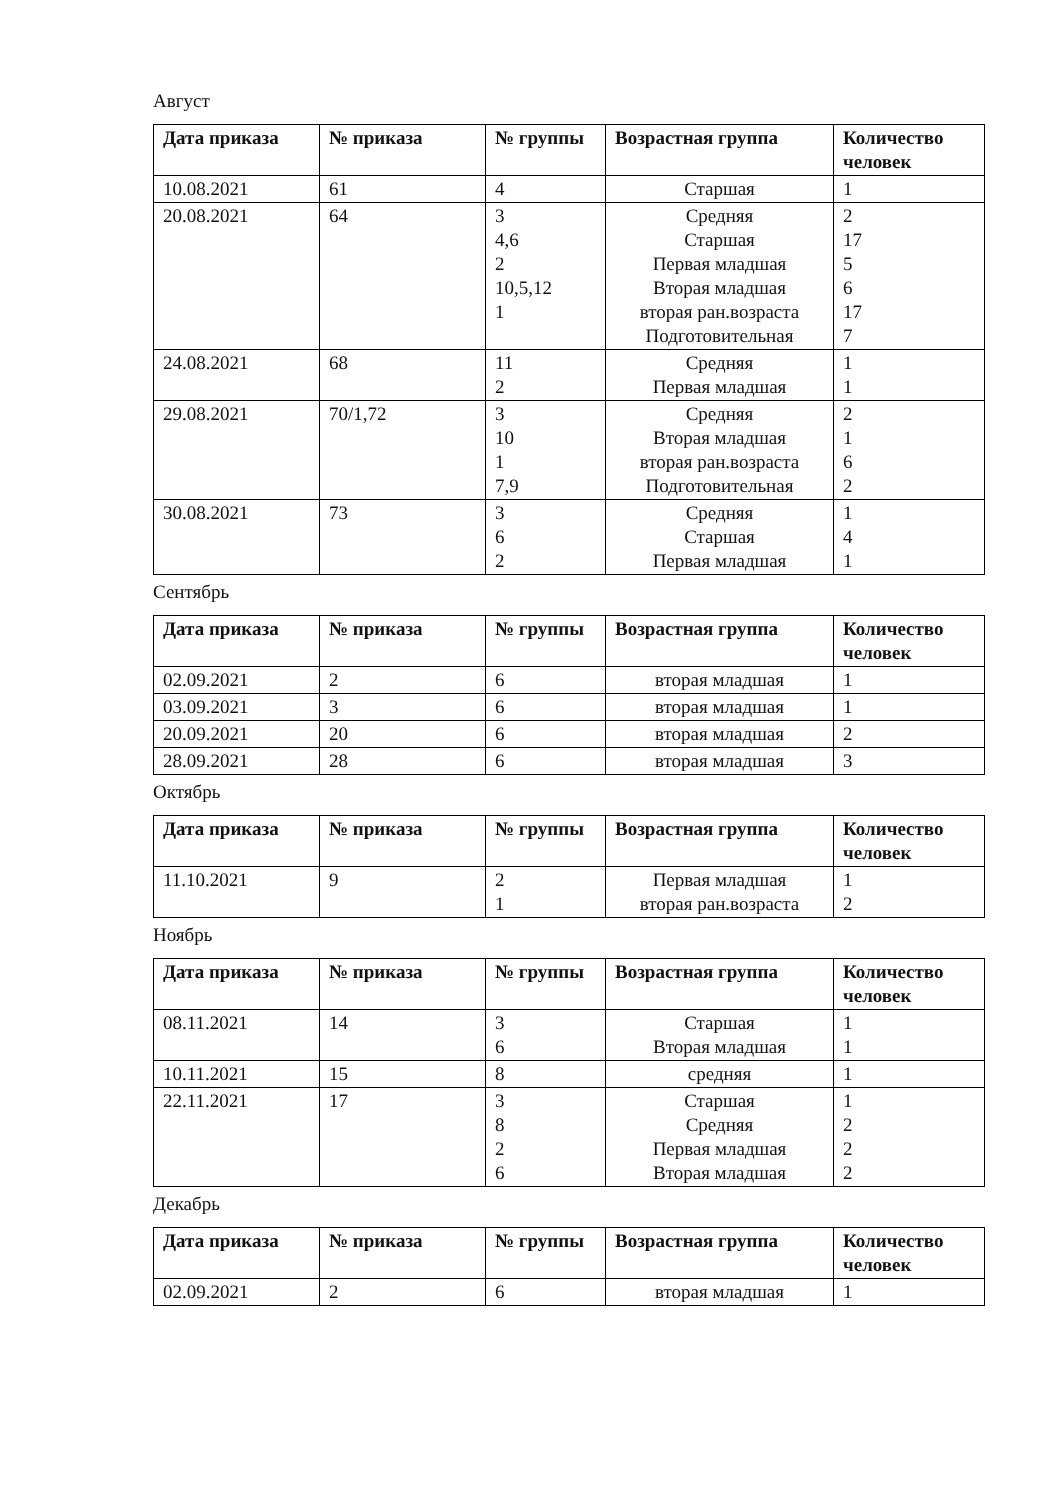Август
| Дата приказа | № приказа | № группы | Возрастная группа | Количество человек |
| --- | --- | --- | --- | --- |
| 10.08.2021 | 61 | 4 | Старшая | 1 |
| 20.08.2021 | 64 | 3 4,6 2 10,5,12 1 | Средняя Старшая Первая младшая Вторая младшая вторая ран.возраста Подготовительная | 2 17 5 6 17 7 |
| 24.08.2021 | 68 | 11 2 | Средняя Первая младшая | 1 1 |
| 29.08.2021 | 70/1,72 | 3 10 1 7,9 | Средняя Вторая младшая вторая ран.возраста Подготовительная | 2 1 6 2 |
| 30.08.2021 | 73 | 3 6 2 | Средняя Старшая Первая младшая | 1 4 1 |
Сентябрь
| Дата приказа | № приказа | № группы | Возрастная группа | Количество человек |
| --- | --- | --- | --- | --- |
| 02.09.2021 | 2 | 6 | вторая младшая | 1 |
| 03.09.2021 | 3 | 6 | вторая младшая | 1 |
| 20.09.2021 | 20 | 6 | вторая младшая | 2 |
| 28.09.2021 | 28 | 6 | вторая младшая | 3 |
Октябрь
| Дата приказа | № приказа | № группы | Возрастная группа | Количество человек |
| --- | --- | --- | --- | --- |
| 11.10.2021 | 9 | 2 1 | Первая младшая вторая ран.возраста | 1 2 |
Ноябрь
| Дата приказа | № приказа | № группы | Возрастная группа | Количество человек |
| --- | --- | --- | --- | --- |
| 08.11.2021 | 14 | 3 6 | Старшая Вторая младшая | 1 1 |
| 10.11.2021 | 15 | 8 | средняя | 1 |
| 22.11.2021 | 17 | 3 8 2 6 | Старшая Средняя Первая младшая Вторая младшая | 1 2 2 2 |
Декабрь
| Дата приказа | № приказа | № группы | Возрастная группа | Количество человек |
| --- | --- | --- | --- | --- |
| 02.09.2021 | 2 | 6 | вторая младшая | 1 |